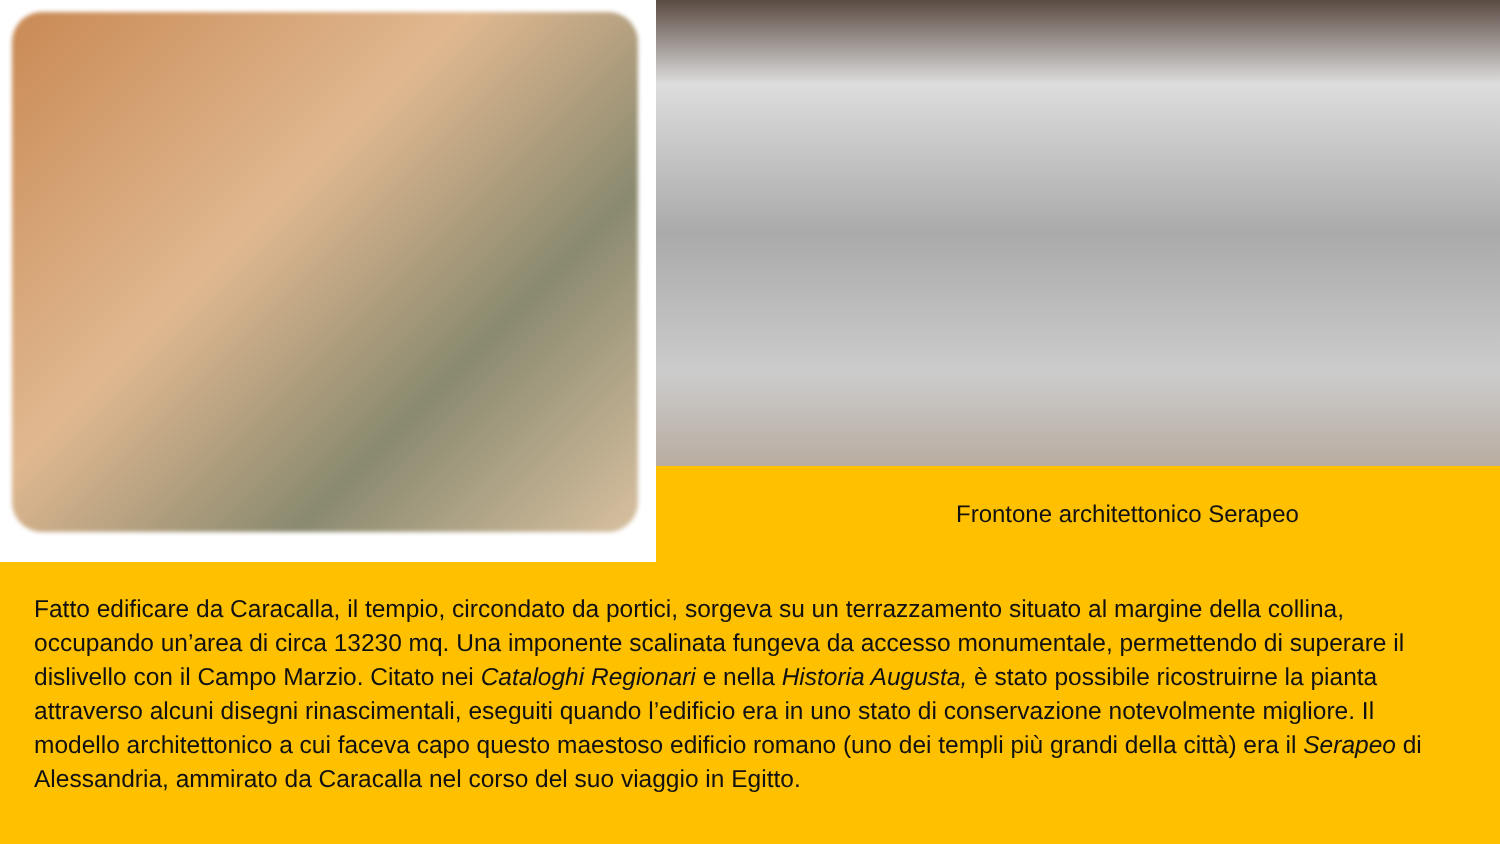Frontone architettonico Serapeo
Fatto edificare da Caracalla, il tempio, circondato da portici, sorgeva su un terrazzamento situato al margine della collina, occupando un’area di circa 13230 mq. Una imponente scalinata fungeva da accesso monumentale, permettendo di superare il dislivello con il Campo Marzio. Citato nei Cataloghi Regionari e nella Historia Augusta, è stato possibile ricostruirne la pianta attraverso alcuni disegni rinascimentali, eseguiti quando l’edificio era in uno stato di conservazione notevolmente migliore. Il modello architettonico a cui faceva capo questo maestoso edificio romano (uno dei templi più grandi della città) era il Serapeo di Alessandria, ammirato da Caracalla nel corso del suo viaggio in Egitto.